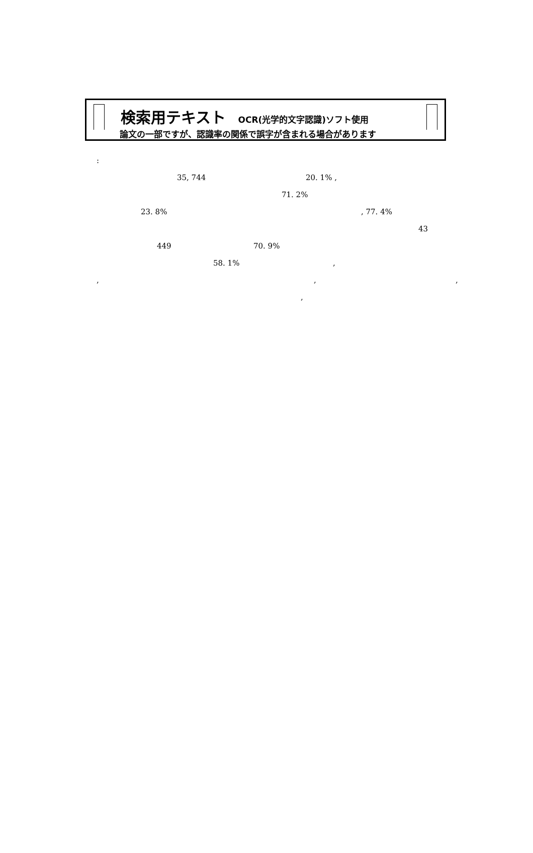検索用テキスト OCR(光学的文字認識)ソフト使用
論文の一部ですが、認識率の関係で誤字が含まれる場合があります
: 35, 744 20. 1% ,
71. 2%
23. 8% , 77. 4% 43
449 70. 9%
58. 1% ,
, , ,
,